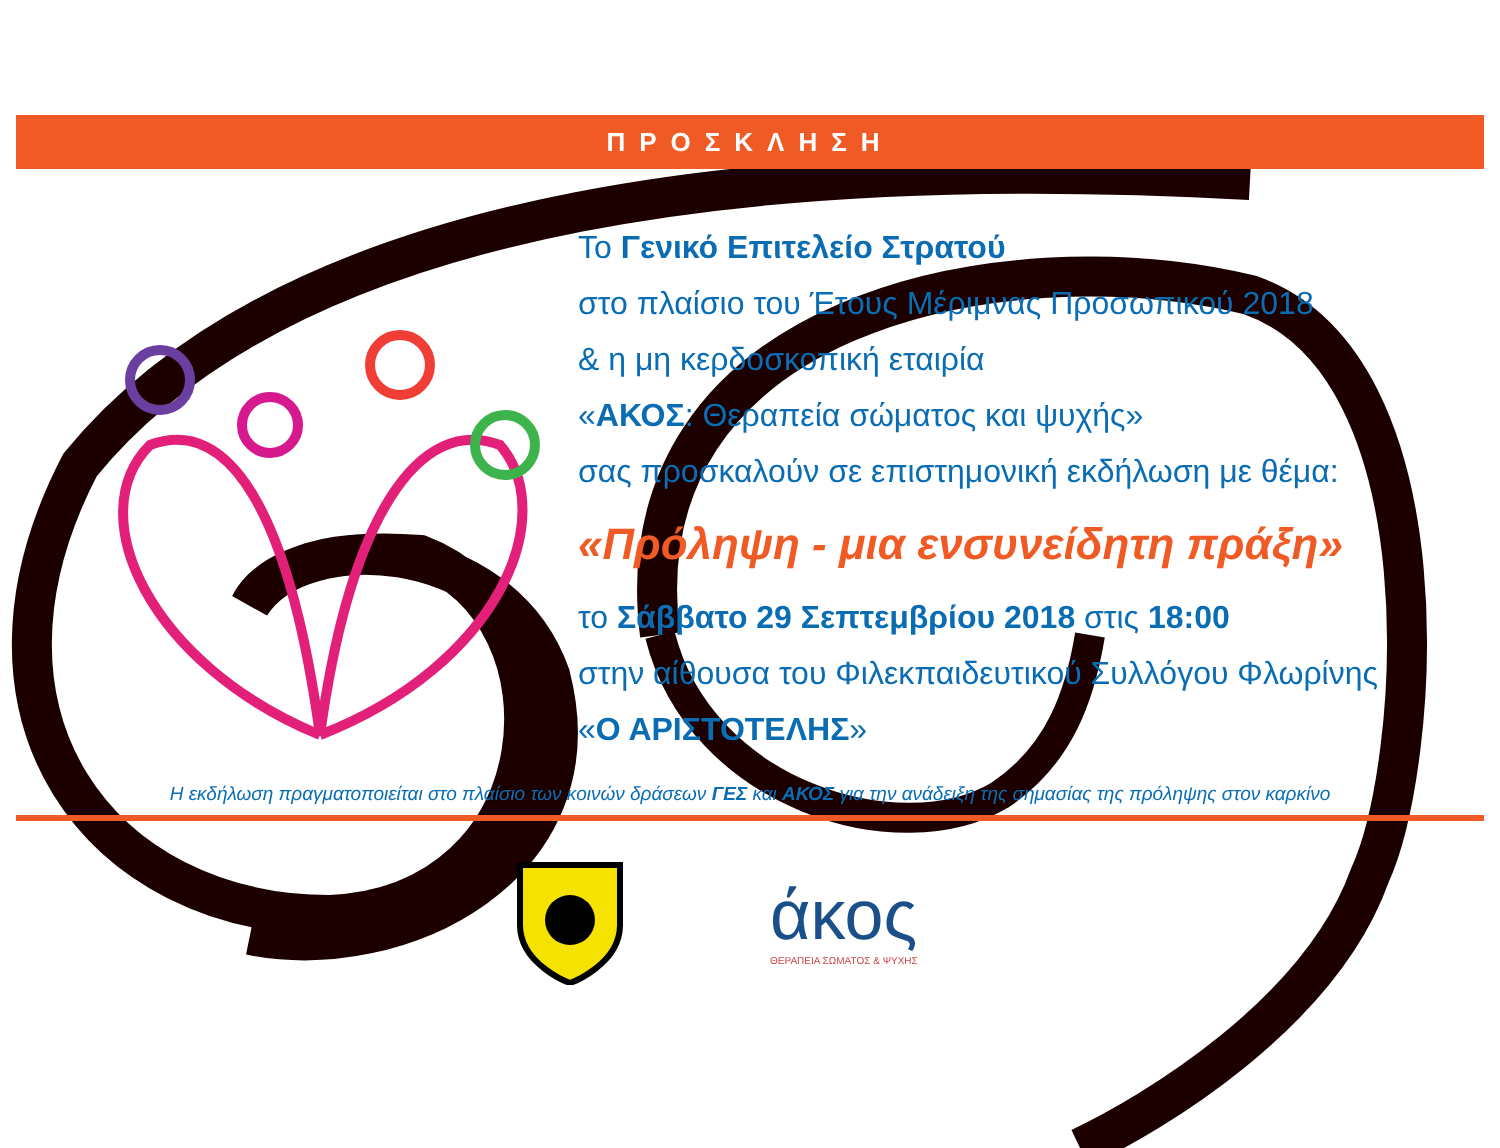ΠΡΟΣΚΛΗΣΗ
Το Γενικό Επιτελείο Στρατού
στο πλαίσιο του Έτους Μέριμνας Προσωπικού 2018
& η μη κερδοσκοπική εταιρία
«ΑΚΟΣ: Θεραπεία σώματος και ψυχής»
σας προσκαλούν σε επιστημονική εκδήλωση με θέμα:
«Πρόληψη - μια ενσυνείδητη πράξη»
το Σάββατο 29 Σεπτεμβρίου 2018 στις 18:00
στην αίθουσα του Φιλεκπαιδευτικού Συλλόγου Φλωρίνης
«Ο ΑΡΙΣΤΟΤΕΛΗΣ»
Η εκδήλωση πραγματοποιείται στο πλαίσιο των κοινών δράσεων ΓΕΣ και ΑΚΟΣ για την ανάδειξη της σημασίας της πρόληψης στον καρκίνο
άκος
ΘΕΡΑΠΕΙΑ ΣΩΜΑΤΟΣ & ΨΥΧΗΣ